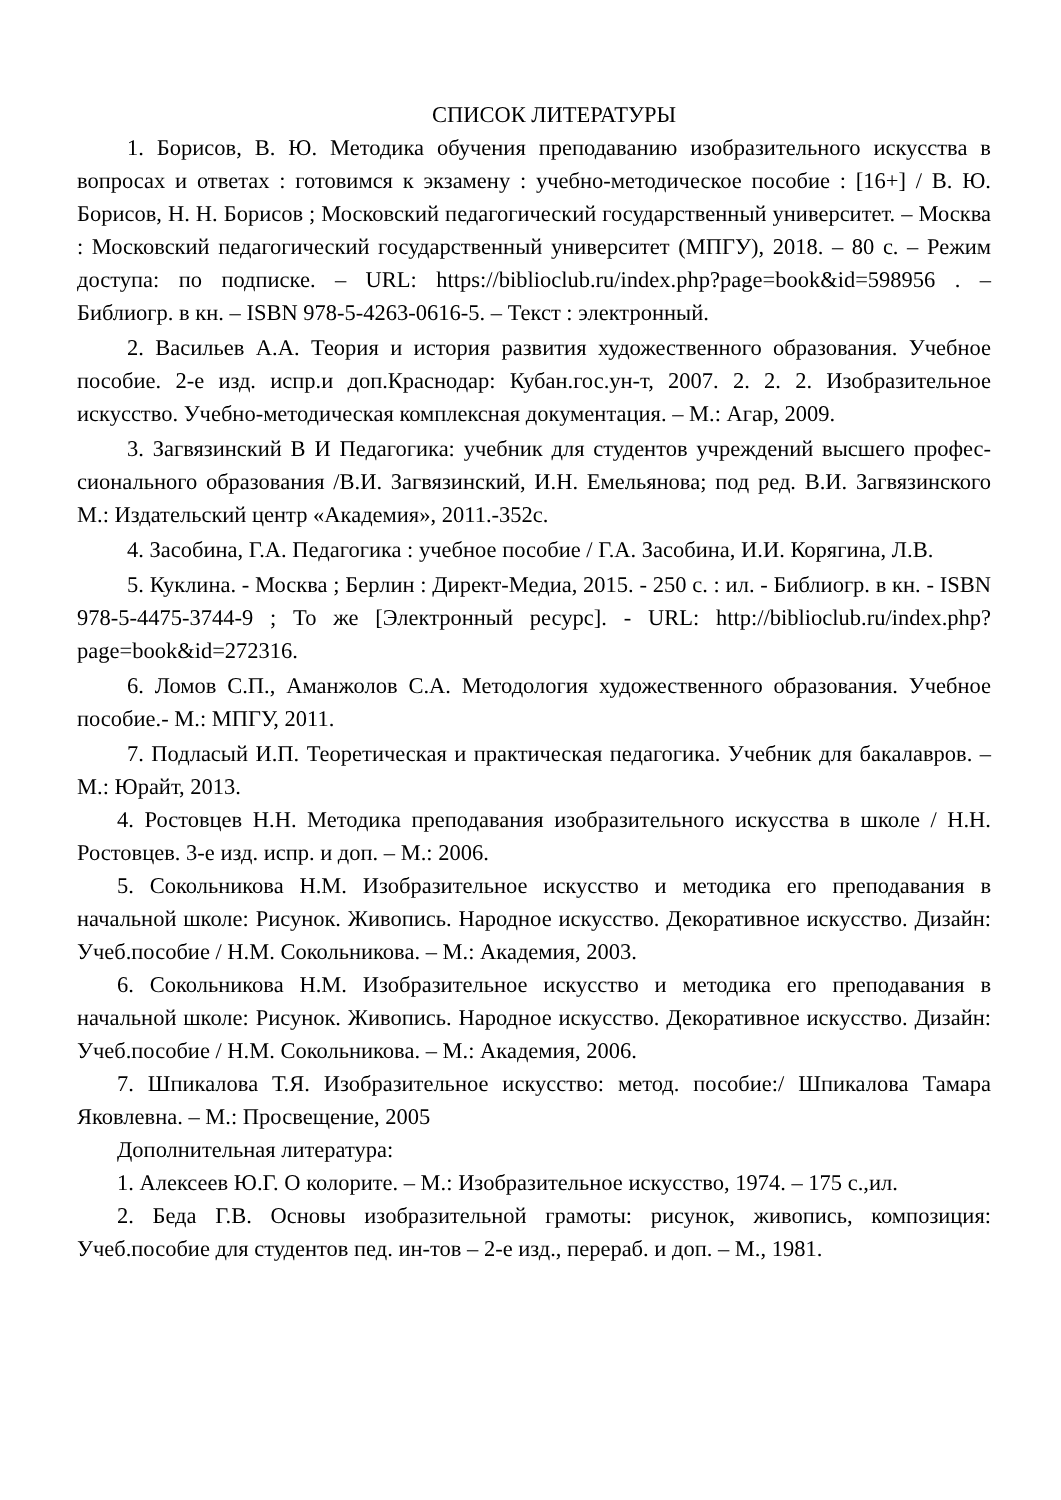СПИСОК ЛИТЕРАТУРЫ
1. Борисов, В. Ю. Методика обучения преподаванию изобразительного искусства в вопросах и ответах : готовимся к экзамену : учебно-методическое пособие : [16+] / В. Ю. Борисов, Н. Н. Борисов ; Московский педагогический государственный университет. – Москва : Московский педагогический государственный университет (МПГУ), 2018. – 80 с. – Режим доступа: по подписке. – URL: https://biblioclub.ru/index.php?page=book&id=598956 . – Библиогр. в кн. – ISBN 978-5-4263-0616-5. – Текст : электронный.
2. Васильев А.А. Теория и история развития художественного образования. Учебное пособие. 2-е изд. испр.и доп.Краснодар: Кубан.гос.ун-т, 2007. 2. 2. 2. Изобразительное искусство. Учебно-методическая комплексная документация. – М.: Агар, 2009.
3. Загвязинский В И Педагогика: учебник для студентов учреждений высшего профес-сионального образования /В.И. Загвязинский, И.Н. Емельянова; под ред. В.И. Загвязинского М.: Издательский центр «Академия», 2011.-352с.
4. Засобина, Г.А. Педагогика : учебное пособие / Г.А. Засобина, И.И. Корягина, Л.В.
5. Куклина. - Москва ; Берлин : Директ-Медиа, 2015. - 250 с. : ил. - Библиогр. в кн. - ISBN 978-5-4475-3744-9 ; То же [Электронный ресурс]. - URL: http://biblioclub.ru/index.php?page=book&id=272316.
6. Ломов С.П., Аманжолов С.А. Методология художественного образования. Учебное пособие.- М.: МПГУ, 2011.
7. Подласый И.П. Теоретическая и практическая педагогика. Учебник для бакалавров. – М.: Юрайт, 2013.
4. Ростовцев Н.Н. Методика преподавания изобразительного искусства в школе / Н.Н. Ростовцев. 3-е изд. испр. и доп. – М.: 2006.
5. Сокольникова Н.М. Изобразительное искусство и методика его преподавания в начальной школе: Рисунок. Живопись. Народное искусство. Декоративное искусство. Дизайн: Учеб.пособие / Н.М. Сокольникова. – М.: Академия, 2003.
6. Сокольникова Н.М. Изобразительное искусство и методика его преподавания в начальной школе: Рисунок. Живопись. Народное искусство. Декоративное искусство. Дизайн: Учеб.пособие / Н.М. Сокольникова. – М.: Академия, 2006.
7. Шпикалова Т.Я. Изобразительное искусство: метод. пособие:/ Шпикалова Тамара Яковлевна. – М.: Просвещение, 2005
Дополнительная литература:
1. Алексеев Ю.Г. О колорите. – М.: Изобразительное искусство, 1974. – 175 с.,ил.
2. Беда Г.В. Основы изобразительной грамоты: рисунок, живопись, композиция: Учеб.пособие для студентов пед. ин-тов – 2-е изд., перераб. и доп. – М., 1981.